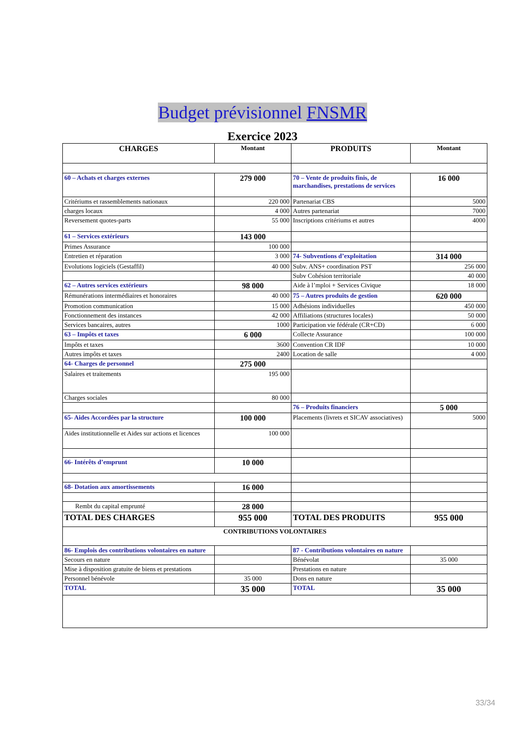Budget prévisionnel FNSMR
Exercice 2023
| CHARGES | Montant | PRODUITS | Montant |
| --- | --- | --- | --- |
| 60 – Achats et charges externes | 279 000 | 70 – Vente de produits finis, de marchandises, prestations de services | 16 000 |
| Critériums et rassemblements nationaux | 220 000 | Partenariat CBS | 5000 |
| charges locaux | 4 000 | Autres partenariat | 7000 |
| Reversement quotes-parts | 55 000 | Inscriptions critériums et autres | 4000 |
| 61 – Services extérieurs | 143 000 | | |
| Primes Assurance | 100 000 | | |
| Entretien et réparation | 3 000 | 74- Subventions d’exploitation | 314 000 |
| Evolutions logiciels (Gestaffil) | 40 000 | Subv. ANS+ coordination PST | 256 000 |
| | | Subv Cohésion territoriale | 40 000 |
| 62 – Autres services extérieurs | 98 000 | Aide à l’mploi + Services Civique | 18 000 |
| Rémunérations intermédiaires et honoraires | 40 000 | 75 – Autres produits de gestion | 620 000 |
| Promotion communication | 15 000 | Adhésions individuelles | 450 000 |
| Fonctionnement des instances | 42 000 | Affiliations (structures locales) | 50 000 |
| Services bancaires, autres | 1000 | Participation vie fédérale (CR+CD) | 6 000 |
| 63 – Impôts et taxes | 6 000 | Collecte Assurance | 100 000 |
| Impôts et taxes | 3600 | Convention CR IDF | 10 000 |
| Autres impôts et taxes | 2400 | Location de salle | 4 000 |
| 64- Charges de personnel | 275 000 | | |
| Salaires et traitements | 195 000 | | |
| Charges sociales | 80 000 | | |
| | | 76 – Produits financiers | 5 000 |
| 65- Aides Accordées par la structure | 100 000 | Placements (livrets et SICAV associatives) | 5000 |
| Aides institutionnelle et Aides sur actions et licences | 100 000 | | |
| 66- Intérêts d’emprunt | 10 000 | | |
| 68- Dotation aux amortissements | 16 000 | | |
| Rembt du capital emprunté | 28 000 | | |
| TOTAL DES CHARGES | 955 000 | TOTAL DES PRODUITS | 955 000 |
| CONTRIBUTIONS VOLONTAIRES | | | |
| 86- Emplois des contributions volontaires en nature | | 87 - Contributions volontaires en nature | |
| Secours en nature | | Bénévolat | 35 000 |
| Mise à disposition gratuite de biens et prestations | | Prestations en nature | |
| Personnel bénévole | 35 000 | Dons en nature | |
| TOTAL | 35 000 | TOTAL | 35 000 |
33/34